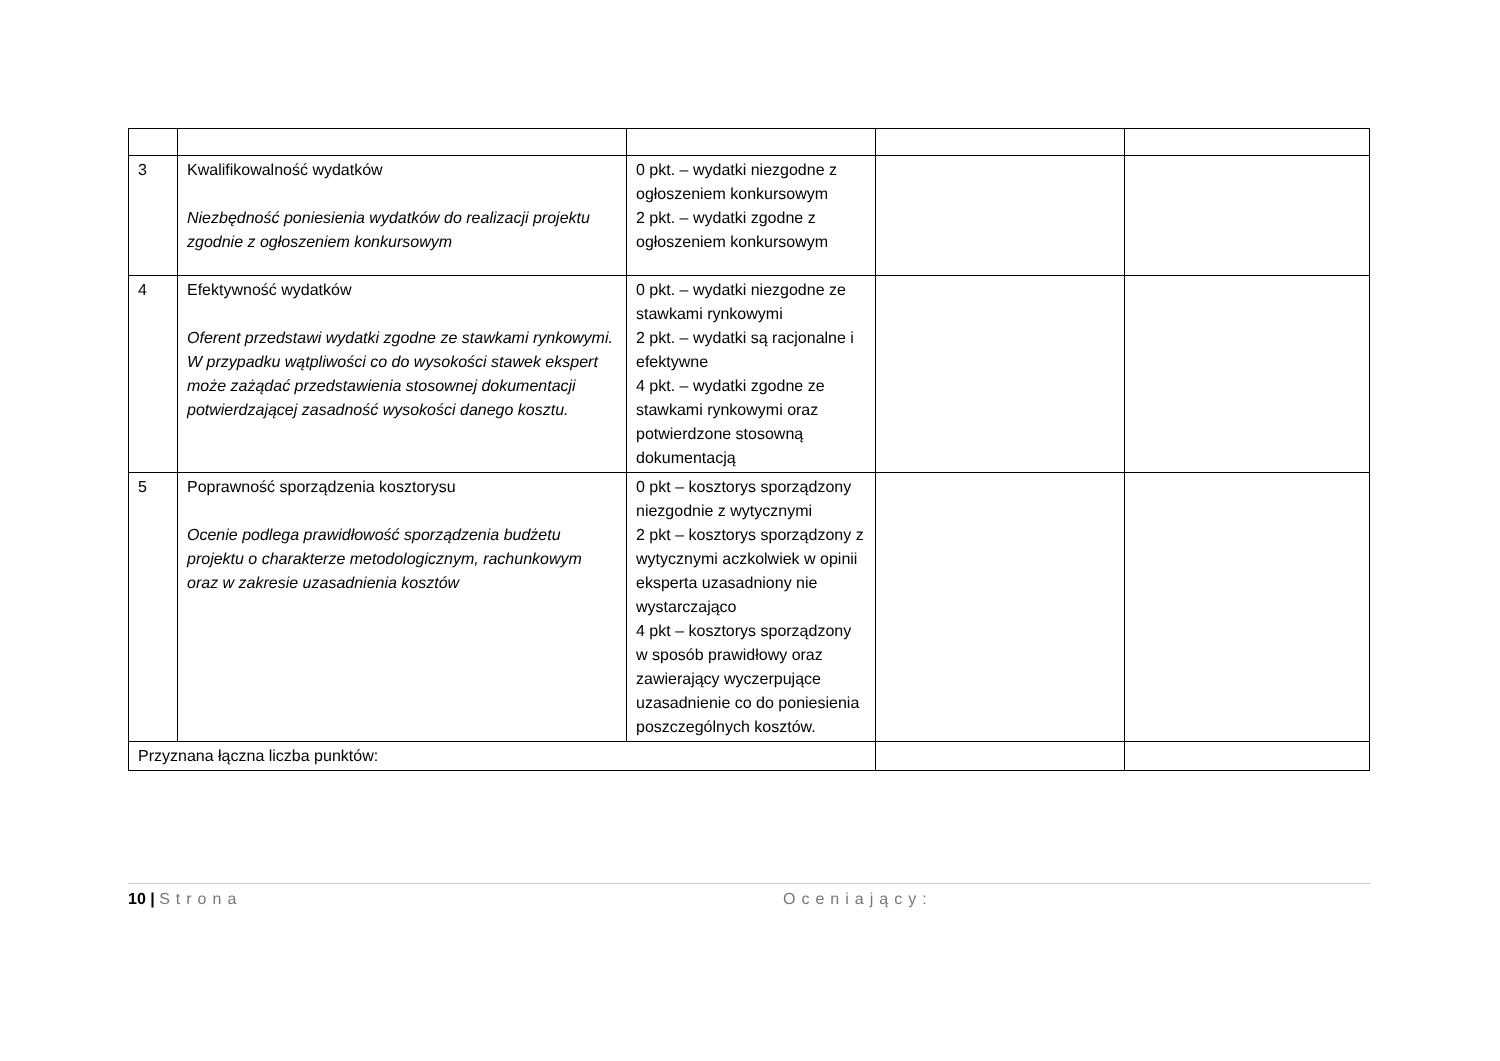| 3 | Kwalifikowalność wydatków Niezbędność poniesienia wydatków do realizacji projektu zgodnie z ogłoszeniem konkursowym | 0 pkt. – wydatki niezgodne z ogłoszeniem konkursowym 2 pkt. – wydatki zgodne z ogłoszeniem konkursowym | | |
| 4 | Efektywność wydatków Oferent przedstawi wydatki zgodne ze stawkami rynkowymi. W przypadku wątpliwości co do wysokości stawek ekspert może zażądać przedstawienia stosownej dokumentacji potwierdzającej zasadność wysokości danego kosztu. | 0 pkt. – wydatki niezgodne ze stawkami rynkowymi 2 pkt. – wydatki są racjonalne i efektywne 4 pkt. – wydatki zgodne ze stawkami rynkowymi oraz potwierdzone stosowną dokumentacją | | |
| 5 | Poprawność sporządzenia kosztorysu Ocenie podlega prawidłowość sporządzenia budżetu projektu o charakterze metodologicznym, rachunkowym oraz w zakresie uzasadnienia kosztów | 0 pkt – kosztorys sporządzony niezgodnie z wytycznymi 2 pkt – kosztorys sporządzony z wytycznymi aczkolwiek w opinii eksperta uzasadniony nie wystarczająco 4 pkt – kosztorys sporządzony w sposób prawidłowy oraz zawierający wyczerpujące uzasadnienie co do poniesienia poszczególnych kosztów. | | |
| Przyznana łączna liczba punktów: | | | | |
10 | Strona Oceniający: